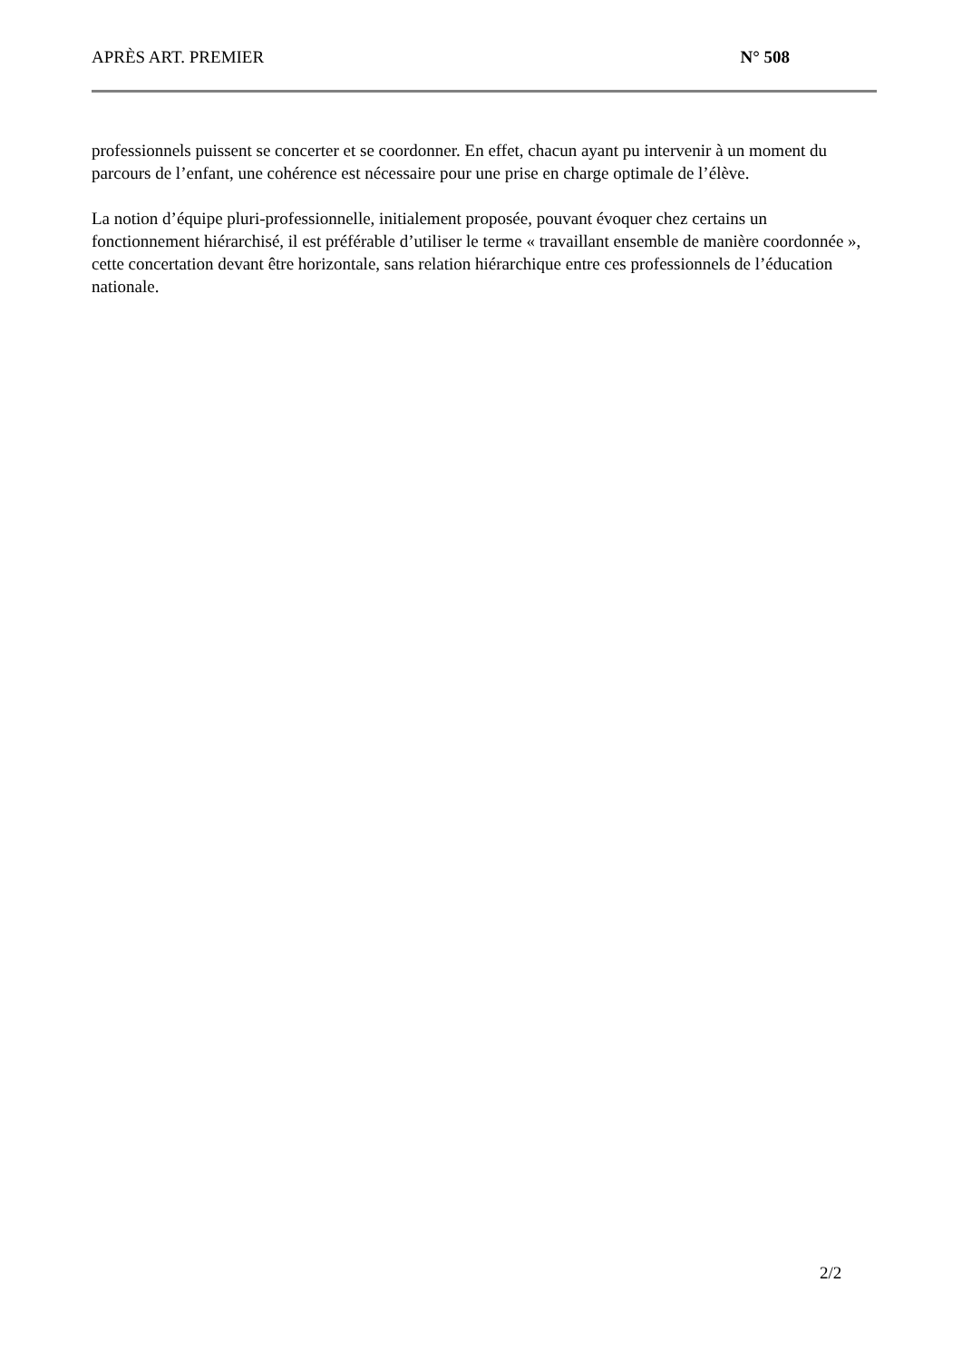APRÈS ART. PREMIER N° 508
professionnels puissent se concerter et se coordonner. En effet, chacun ayant pu intervenir à un moment du parcours de l’enfant, une cohérence est nécessaire pour une prise en charge optimale de l’élève.
La notion d’équipe pluri-professionnelle, initialement proposée, pouvant évoquer chez certains un fonctionnement hiérarchisé, il est préférable d’utiliser le terme « travaillant ensemble de manière coordonnée », cette concertation devant être horizontale, sans relation hiérarchique entre ces professionnels de l’éducation nationale.
2/2